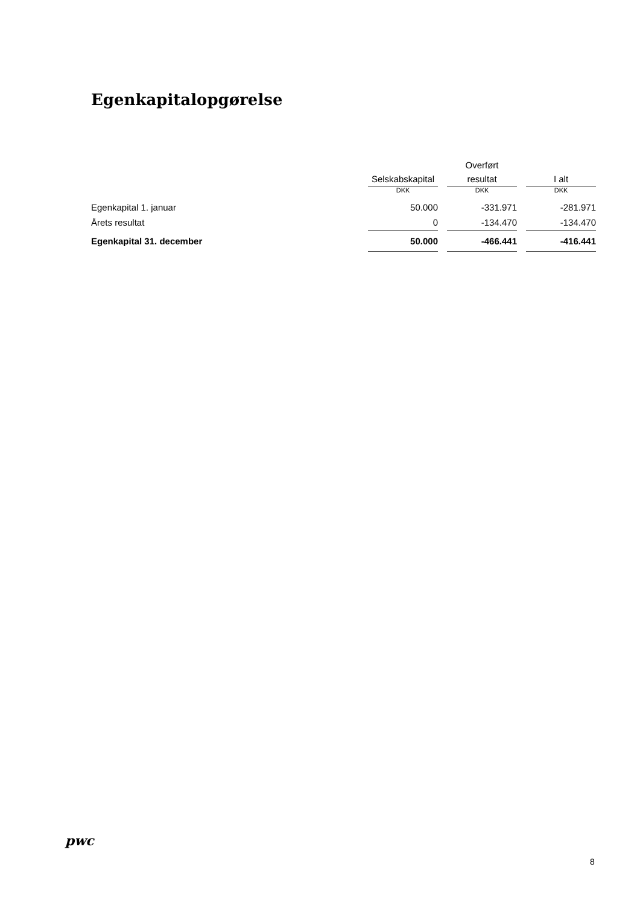Egenkapitalopgørelse
| | Selskabskapital | | Overført resultat | | I alt |
| --- | --- | --- | --- | --- | --- |
| | DKK | | DKK | | DKK |
| Egenkapital 1. januar | 50.000 | | -331.971 | | -281.971 |
| Årets resultat | 0 | | -134.470 | | -134.470 |
| Egenkapital 31. december | 50.000 | | -466.441 | | -416.441 |
pwc
8